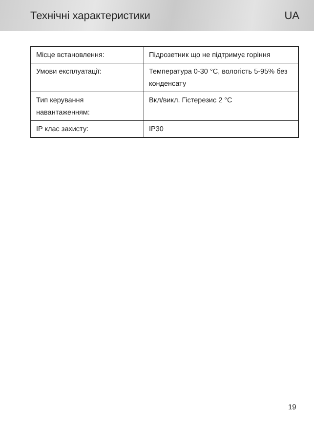Технічні характеристики UA
| Місце встановлення: | Підрозетник що не підтримує горіння |
| Умови експлуатації: | Температура 0-30 °C, вологість 5-95% без конденсату |
| Тип керування навантаженням: | Вкл/викл. Гістерезис 2 °C |
| IP клас захисту: | IP30 |
19